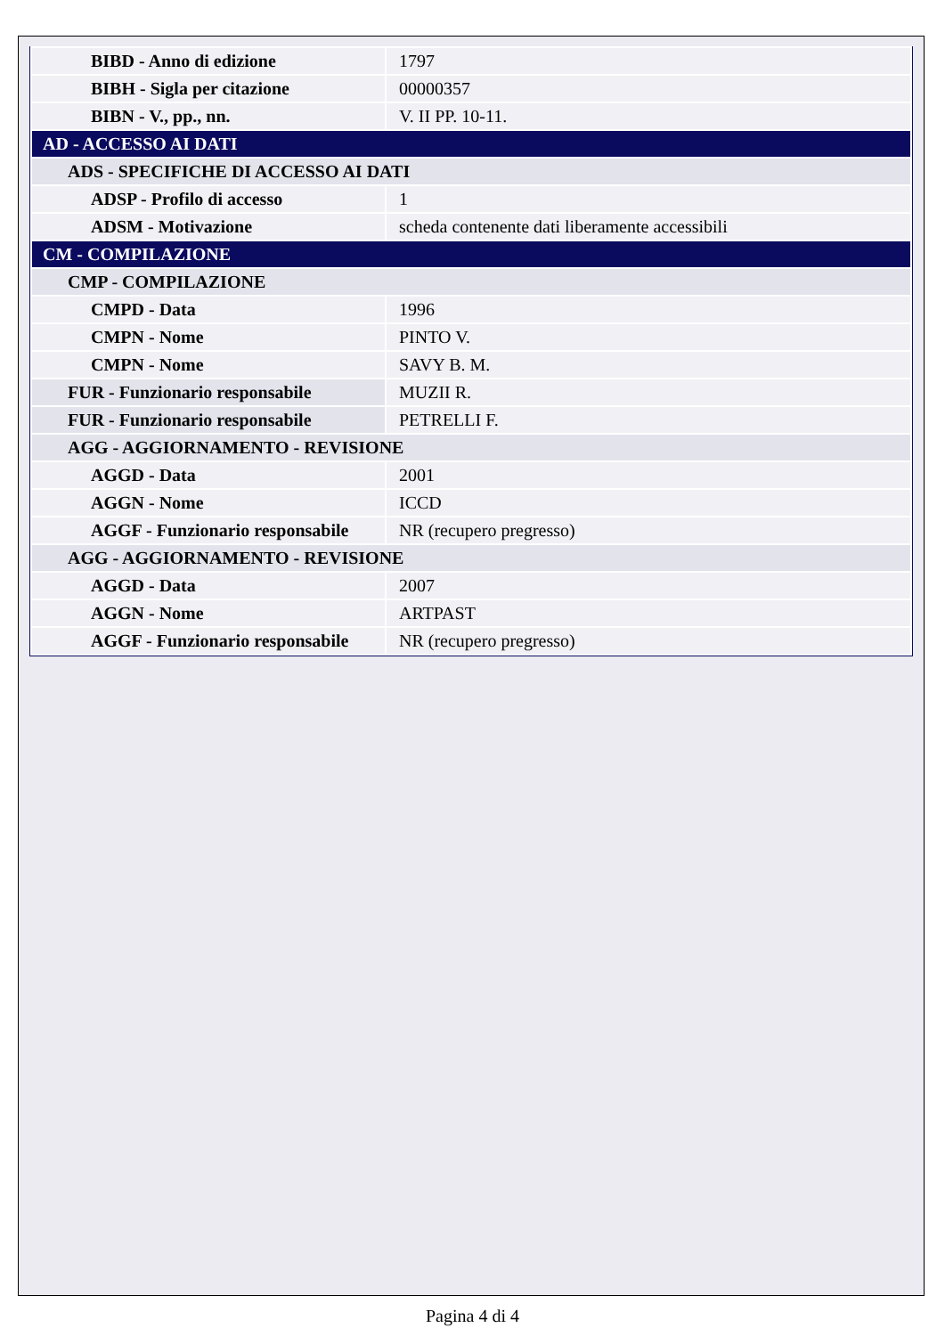| BIBD - Anno di edizione | 1797 |
| BIBH - Sigla per citazione | 00000357 |
| BIBN - V., pp., nn. | V. II PP. 10-11. |
| AD - ACCESSO AI DATI | |
| ADS - SPECIFICHE DI ACCESSO AI DATI | |
| ADSP - Profilo di accesso | 1 |
| ADSM - Motivazione | scheda contenente dati liberamente accessibili |
| CM - COMPILAZIONE | |
| CMP - COMPILAZIONE | |
| CMPD - Data | 1996 |
| CMPN - Nome | PINTO V. |
| CMPN - Nome | SAVY B. M. |
| FUR - Funzionario responsabile | MUZII R. |
| FUR - Funzionario responsabile | PETRELLI F. |
| AGG - AGGIORNAMENTO - REVISIONE | |
| AGGD - Data | 2001 |
| AGGN - Nome | ICCD |
| AGGF - Funzionario responsabile | NR (recupero pregresso) |
| AGG - AGGIORNAMENTO - REVISIONE | |
| AGGD - Data | 2007 |
| AGGN - Nome | ARTPAST |
| AGGF - Funzionario responsabile | NR (recupero pregresso) |
Pagina 4 di 4